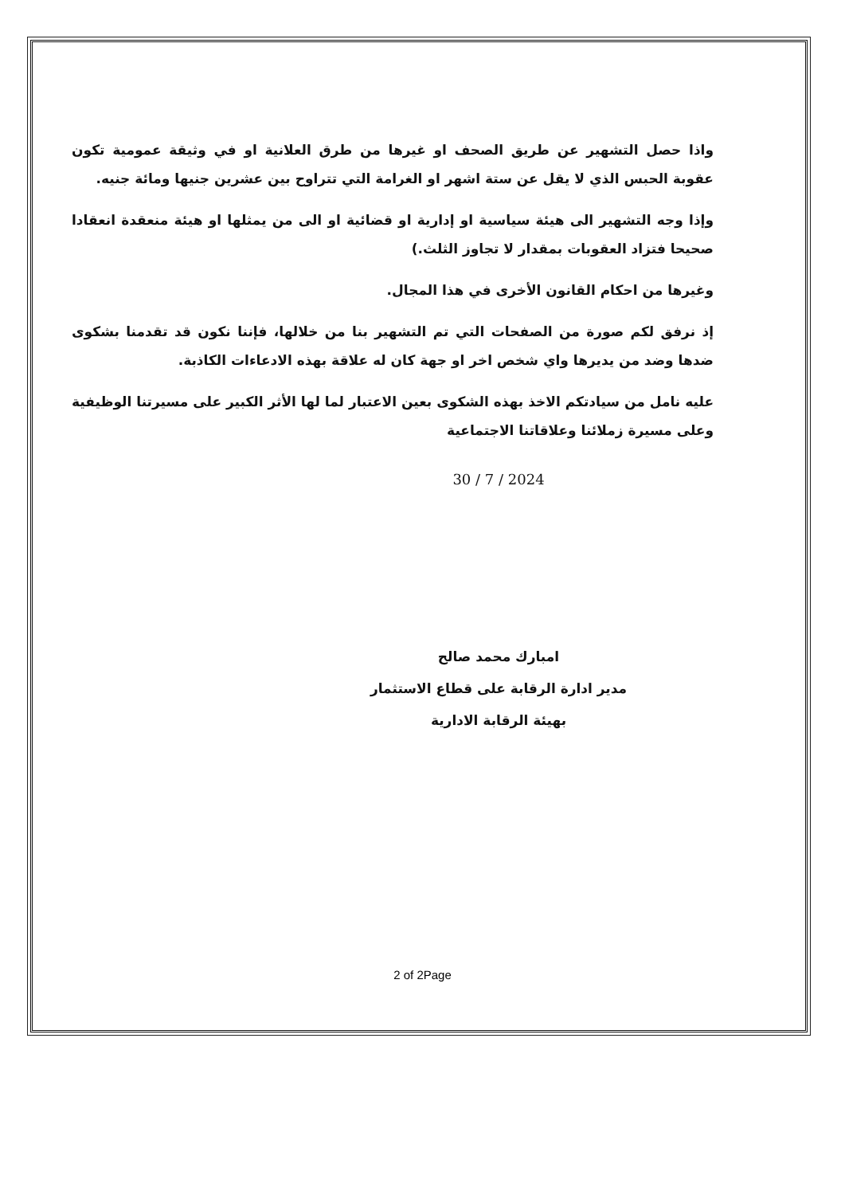واذا حصل التشهير عن طريق الصحف او غيرها من طرق العلانية او في وثيقة عمومية تكون عقوبة الحبس الذي لا يقل عن ستة اشهر او الغرامة التي تتراوح بين عشرين جنيها ومائة جنيه.
وإذا وجه التشهير الى هيئة سياسية او إدارية او قضائية او الى من يمثلها او هيئة منعقدة انعقادا صحيحا فتزاد العقوبات بمقدار لا تجاوز الثلث.)
وغيرها من احكام القانون الأخرى في هذا المجال.
إذ نرفق لكم صورة من الصفحات التي تم التشهير بنا من خلالها، فإننا نكون قد تقدمنا بشكوى ضدها وضد من يديرها واي شخص اخر او جهة كان له علاقة بهذه الادعاءات الكاذبة.
عليه نامل من سيادتكم الاخذ بهذه الشكوى بعين الاعتبار لما لها الأثر الكبير على مسيرتنا الوظيفية وعلى مسيرة زملائنا وعلاقاتنا الاجتماعية
30 / 7 / 2024
امبارك محمد صالح
مدير ادارة الرقابة على قطاع الاستثمار
بهيئة الرقابة الادارية
2 of 2Page